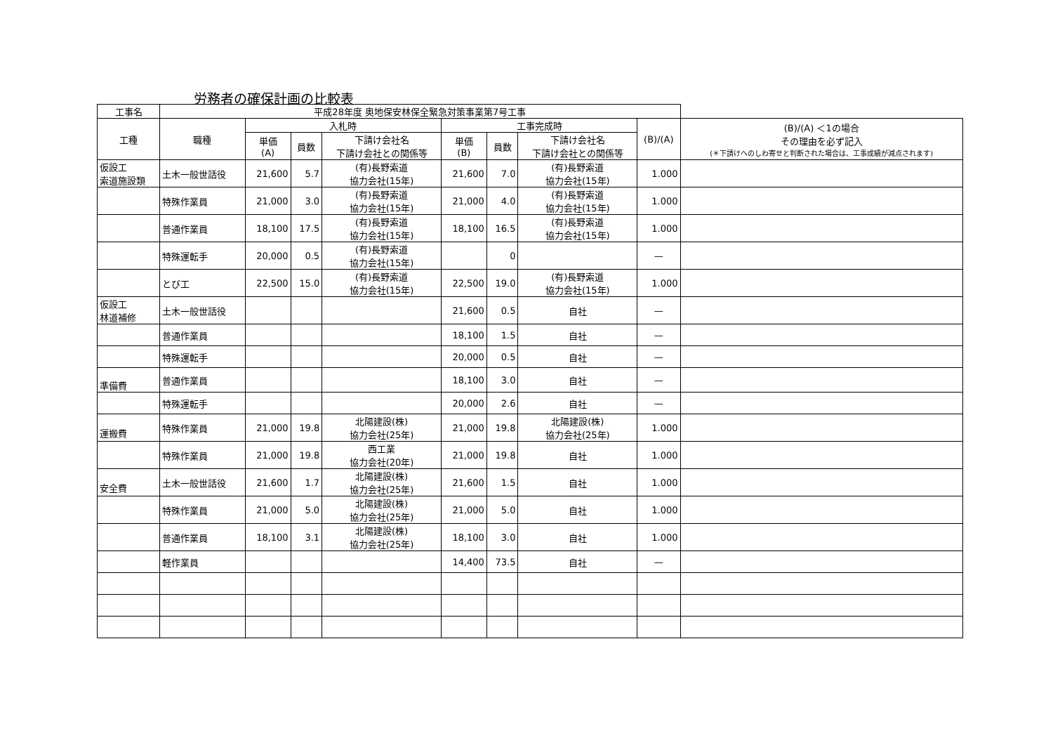労務者の確保計画の比較表
| 工事名 | 平成28年度 奥地保安林保全緊急対策事業第7号工事 | | | | | | | | |
| 工種 | 職種 | 入札時 | | | 工事完成時 | | | (B)/(A) | (B)/(A) ＜1の場合 その理由を必ず記入 (＊下請けへのしわ寄せと判断された場合は、工事成績が減点されます) |
| | | 単価 (A) | 員数 | 下請け会社名 下請け会社との関係等 | 単価 (B) | 員数 | 下請け会社名 下請け会社との関係等 | | |
| 仮設工 索道施設類 | 土木一般世話役 | 21,600 | 5.7 | (有)長野索道 協力会社(15年) | 21,600 | 7.0 | (有)長野索道 協力会社(15年) | 1.000 | |
| | 特殊作業員 | 21,000 | 3.0 | (有)長野索道 協力会社(15年) | 21,000 | 4.0 | (有)長野索道 協力会社(15年) | 1.000 | |
| | 普通作業員 | 18,100 | 17.5 | (有)長野索道 協力会社(15年) | 18,100 | 16.5 | (有)長野索道 協力会社(15年) | 1.000 | |
| | 特殊運転手 | 20,000 | 0.5 | (有)長野索道 協力会社(15年) | | 0 | | — | |
| | とび工 | 22,500 | 15.0 | (有)長野索道 協力会社(15年) | 22,500 | 19.0 | (有)長野索道 協力会社(15年) | 1.000 | |
| 仮設工 林道補修 | 土木一般世話役 | | | | 21,600 | 0.5 | 自社 | — | |
| | 普通作業員 | | | | 18,100 | 1.5 | 自社 | — | |
| | 特殊運転手 | | | | 20,000 | 0.5 | 自社 | — | |
| 準備費 | 普通作業員 | | | | 18,100 | 3.0 | 自社 | — | |
| | 特殊運転手 | | | | 20,000 | 2.6 | 自社 | — | |
| 運搬費 | 特殊作業員 | 21,000 | 19.8 | 北陽建設(株) 協力会社(25年) | 21,000 | 19.8 | 北陽建設(株) 協力会社(25年) | 1.000 | |
| | 特殊作業員 | 21,000 | 19.8 | 西工業 協力会社(20年) | 21,000 | 19.8 | 自社 | 1.000 | |
| 安全費 | 土木一般世話役 | 21,600 | 1.7 | 北陽建設(株) 協力会社(25年) | 21,600 | 1.5 | 自社 | 1.000 | |
| | 特殊作業員 | 21,000 | 5.0 | 北陽建設(株) 協力会社(25年) | 21,000 | 5.0 | 自社 | 1.000 | |
| | 普通作業員 | 18,100 | 3.1 | 北陽建設(株) 協力会社(25年) | 18,100 | 3.0 | 自社 | 1.000 | |
| | 軽作業員 | | | | 14,400 | 73.5 | 自社 | — | |